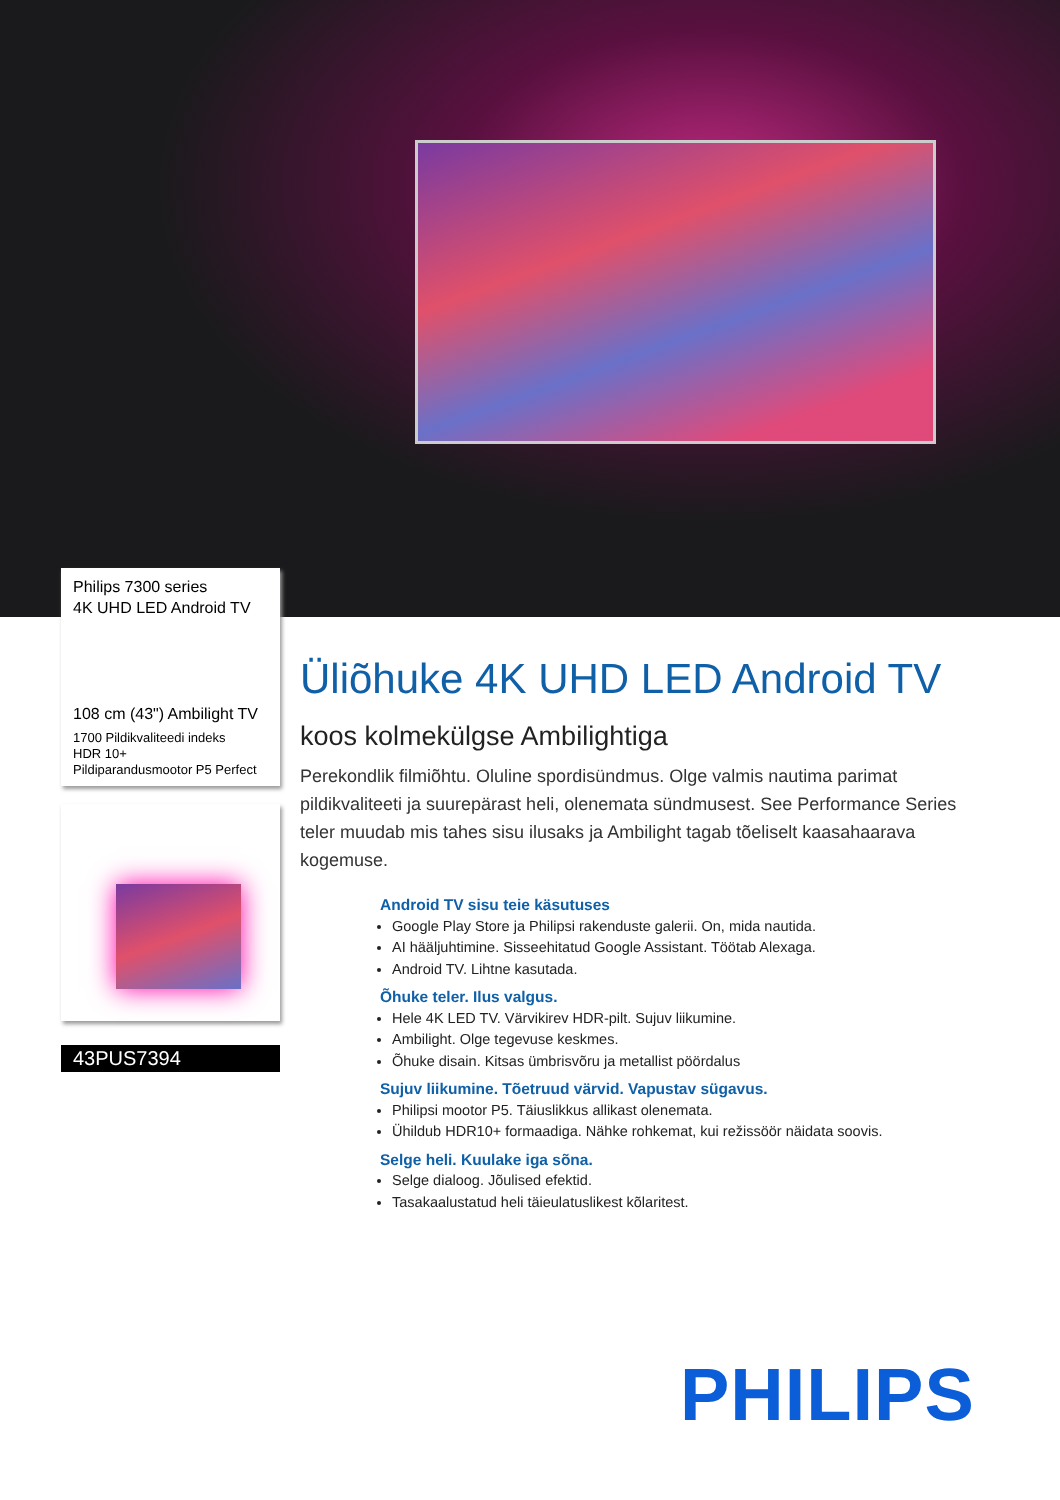Philips 7300 series
4K UHD LED Android TV
108 cm (43") Ambilight TV
1700 Pildikvaliteedi indeks
HDR 10+
Pildiparandusmootor P5 Perfect
43PUS7394
Üliõhuke 4K UHD LED Android TV
koos kolmekülgse Ambilightiga
Perekondlik filmiõhtu. Oluline spordisündmus. Olge valmis nautima parimat pildikvaliteeti ja suurepärast heli, olenemata sündmusest. See Performance Series teler muudab mis tahes sisu ilusaks ja Ambilight tagab tõeliselt kaasahaarava kogemuse.
Android TV sisu teie käsutuses
Google Play Store ja Philipsi rakenduste galerii. On, mida nautida.
AI hääljuhtimine. Sisseehitatud Google Assistant. Töötab Alexaga.
Android TV. Lihtne kasutada.
Õhuke teler. Ilus valgus.
Hele 4K LED TV. Värvikirev HDR-pilt. Sujuv liikumine.
Ambilight. Olge tegevuse keskmes.
Õhuke disain. Kitsas ümbrisvõru ja metallist pöördalus
Sujuv liikumine. Tõetruud värvid. Vapustav sügavus.
Philipsi mootor P5. Täiuslikkus allikast olenemata.
Ühildub HDR10+ formaadiga. Nähke rohkemat, kui režissöör näidata soovis.
Selge heli. Kuulake iga sõna.
Selge dialoog. Jõulised efektid.
Tasakaalustatud heli täieulatuslikest kõlaritest.
PHILIPS